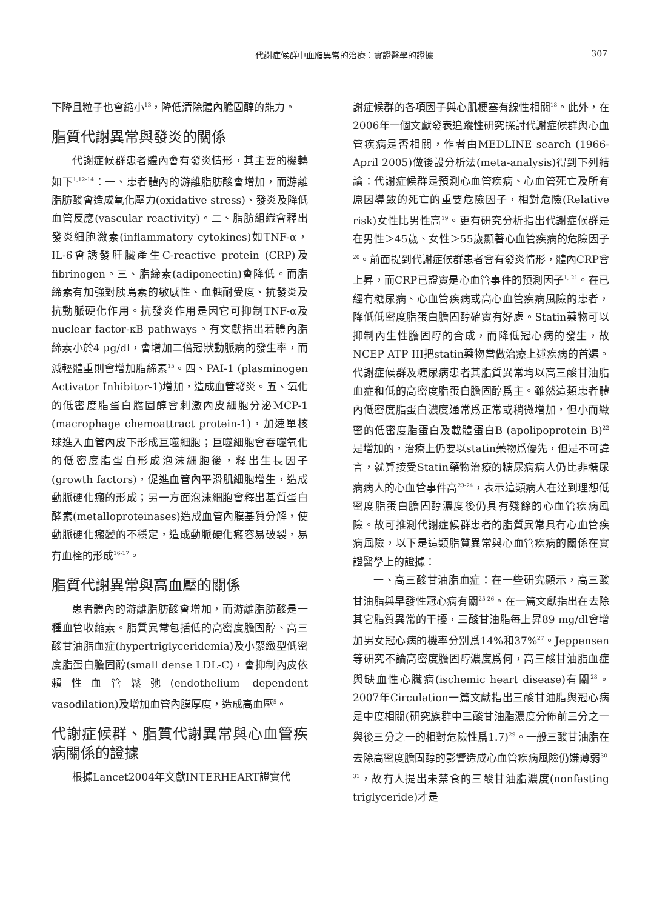代謝症候群中血脂異常的治療：實證醫學的證據 307
下降且粒子也會縮小<sup>13</sup>，降低清除體內膽固醇的能力。
脂質代謝異常與發炎的關係
代謝症候群患者體內會有發炎情形，其主要的機轉如下<sup>1,12-14</sup>：一、患者體內的游離脂肪酸會增加，而游離脂肪酸會造成氧化壓力(oxidative stress)、發炎及降低血管反應(vascular reactivity)。二、脂肪組織會釋出發炎細胞激素(inflammatory cytokines)如TNF-α，IL-6會誘發肝臟產生C-reactive protein (CRP)及fibrinogen。三、脂締素(adiponectin)會降低。而脂締素有加強對胰島素的敏感性、血糖耐受度、抗發炎及抗動脈硬化作用。抗發炎作用是因它可抑制TNF-α及nuclear factor-κB pathways。有文獻指出若體內脂締素小於4 μg/dl，會增加二倍冠狀動脈病的發生率，而減輕體重則會增加脂締素<sup>15</sup>。四、PAI-1 (plasminogen Activator Inhibitor-1)增加，造成血管發炎。五、氧化的低密度脂蛋白膽固醇會刺激內皮細胞分泌MCP-1 (macrophage chemoattract protein-1)，加速單核球進入血管內皮下形成巨噬細胞；巨噬細胞會吞噬氧化的低密度脂蛋白形成泡沫細胞後，釋出生長因子(growth factors)，促進血管內平滑肌細胞增生，造成動脈硬化瘢的形成；另一方面泡沫細胞會釋出基質蛋白酵素(metalloproteinases)造成血管內膜基質分解，使動脈硬化瘢變的不穩定，造成動脈硬化瘢容易破裂，易有血栓的形成<sup>16-17</sup>。
脂質代謝異常與高血壓的關係
患者體內的游離脂肪酸會增加，而游離脂肪酸是一種血管收縮素。脂質異常包括低的高密度膽固醇、高三酸甘油脂血症(hypertriglyceridemia)及小緊緻型低密度脂蛋白膽固醇(small dense LDL-C)，會抑制內皮依賴性血管鬆弛(endothelium dependent vasodilation)及增加血管內膜厚度，造成高血壓<sup>5</sup>。
代謝症候群、脂質代謝異常與心血管疾病關係的證據
根據Lancet2004年文獻INTERHEART證實代
謝症候群的各項因子與心肌梗塞有線性相關<sup>18</sup>。此外，在2006年一個文獻發表追蹤性研究探討代謝症候群與心血管疾病是否相關，作者由MEDLINE search (1966-April 2005)做後設分析法(meta-analysis)得到下列結論：代謝症候群是預測心血管疾病、心血管死亡及所有原因導致的死亡的重要危險因子，相對危險(Relative risk)女性比男性高<sup>19</sup>。更有研究分析指出代謝症候群是在男性＞45歲、女性＞55歲顯著心血管疾病的危險因子<sup>20</sup>。前面提到代謝症候群患者會有發炎情形，體內CRP會上昇，而CRP已證實是心血管事件的預測因子<sup>1, 21</sup>。在已經有糖尿病、心血管疾病或高心血管疾病風險的患者，降低低密度脂蛋白膽固醇確實有好處。Statin藥物可以抑制內生性膽固醇的合成，而降低冠心病的發生，故NCEP ATP III把statin藥物當做治療上述疾病的首選。代謝症候群及糖尿病患者其脂質異常均以高三酸甘油脂血症和低的高密度脂蛋白膽固醇爲主。雖然這類患者體內低密度脂蛋白濃度通常爲正常或稍微增加，但小而緻密的低密度脂蛋白及載體蛋白B (apolipoprotein B)<sup>22</sup>是增加的，治療上仍要以statin藥物爲優先，但是不可諱言，就算接受Statin藥物治療的糖尿病病人仍比非糖尿病病人的心血管事件高<sup>23-24</sup>，表示這類病人在達到理想低密度脂蛋白膽固醇濃度後仍具有殘餘的心血管疾病風險。故可推測代謝症候群患者的脂質異常具有心血管疾病風險，以下是這類脂質異常與心血管疾病的關係在實證醫學上的證據：
一、高三酸甘油脂血症：在一些研究顯示，高三酸甘油脂與早發性冠心病有關<sup>25-26</sup>。在一篇文獻指出在去除其它脂質異常的干擾，三酸甘油脂每上昇89 mg/dl會增加男女冠心病的機率分別爲14%和37%<sup>27</sup>。Jeppensen等研究不論高密度膽固醇濃度爲何，高三酸甘油脂血症與缺血性心臟病(ischemic heart disease)有關<sup>28</sup>。2007年Circulation一篇文獻指出三酸甘油脂與冠心病是中度相關(研究族群中三酸甘油脂濃度分佈前三分之一與後三分之一的相對危險性爲1.7)<sup>29</sup>。一般三酸甘油脂在去除高密度膽固醇的影響造成心血管疾病風險仍嫌薄弱<sup>30-31</sup>，故有人提出未禁食的三酸甘油脂濃度(nonfasting triglyceride)才是